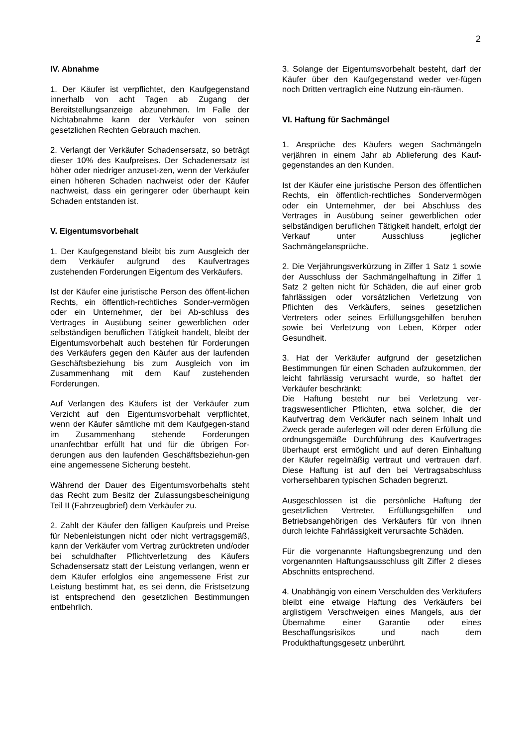2
IV. Abnahme
1. Der Käufer ist verpflichtet, den Kaufgegenstand innerhalb von acht Tagen ab Zugang der Bereitstellungsanzeige abzunehmen. Im Falle der Nichtabnahme kann der Verkäufer von seinen gesetzlichen Rechten Gebrauch machen.
2. Verlangt der Verkäufer Schadensersatz, so beträgt dieser 10% des Kaufpreises. Der Schadenersatz ist höher oder niedriger anzuset-zen, wenn der Verkäufer einen höheren Schaden nachweist oder der Käufer nachweist, dass ein geringerer oder überhaupt kein Schaden entstanden ist.
V. Eigentumsvorbehalt
1. Der Kaufgegenstand bleibt bis zum Ausgleich der dem Verkäufer aufgrund des Kaufvertrages zustehenden Forderungen Eigentum des Verkäufers.
Ist der Käufer eine juristische Person des öffent-lichen Rechts, ein öffentlich-rechtliches Sonder-vermögen oder ein Unternehmer, der bei Ab-schluss des Vertrages in Ausübung seiner gewerblichen oder selbständigen beruflichen Tätigkeit handelt, bleibt der Eigentumsvorbehalt auch bestehen für Forderungen des Verkäufers gegen den Käufer aus der laufenden Geschäftsbeziehung bis zum Ausgleich von im Zusammenhang mit dem Kauf zustehenden Forderungen.
Auf Verlangen des Käufers ist der Verkäufer zum Verzicht auf den Eigentumsvorbehalt verpflichtet, wenn der Käufer sämtliche mit dem Kaufgegen-stand im Zusammenhang stehende Forderungen unanfechtbar erfüllt hat und für die übrigen For-derungen aus den laufenden Geschäftsbeziehun-gen eine angemessene Sicherung besteht.
Während der Dauer des Eigentumsvorbehalts steht das Recht zum Besitz der Zulassungsbescheinigung Teil II (Fahrzeugbrief) dem Verkäufer zu.
2. Zahlt der Käufer den fälligen Kaufpreis und Preise für Nebenleistungen nicht oder nicht vertragsgemäß, kann der Verkäufer vom Vertrag zurücktreten und/oder bei schuldhafter Pflichtverletzung des Käufers Schadensersatz statt der Leistung verlangen, wenn er dem Käufer erfolglos eine angemessene Frist zur Leistung bestimmt hat, es sei denn, die Fristsetzung ist entsprechend den gesetzlichen Bestimmungen entbehrlich.
3. Solange der Eigentumsvorbehalt besteht, darf der Käufer über den Kaufgegenstand weder ver-fügen noch Dritten vertraglich eine Nutzung ein-räumen.
VI. Haftung für Sachmängel
1. Ansprüche des Käufers wegen Sachmängeln verjähren in einem Jahr ab Ablieferung des Kauf-gegenstandes an den Kunden.
Ist der Käufer eine juristische Person des öffentlichen Rechts, ein öffentlich-rechtliches Sondervermögen oder ein Unternehmer, der bei Abschluss des Vertrages in Ausübung seiner gewerblichen oder selbständigen beruflichen Tätigkeit handelt, erfolgt der Verkauf unter Ausschluss jeglicher Sachmängelansprüche.
2. Die Verjährungsverkürzung in Ziffer 1 Satz 1 sowie der Ausschluss der Sachmängelhaftung in Ziffer 1 Satz 2 gelten nicht für Schäden, die auf einer grob fahrlässigen oder vorsätzlichen Verletzung von Pflichten des Verkäufers, seines gesetzlichen Vertreters oder seines Erfüllungsgehilfen beruhen sowie bei Verletzung von Leben, Körper oder Gesundheit.
3. Hat der Verkäufer aufgrund der gesetzlichen Bestimmungen für einen Schaden aufzukommen, der leicht fahrlässig verursacht wurde, so haftet der Verkäufer beschränkt:
Die Haftung besteht nur bei Verletzung ver-tragswesentlicher Pflichten, etwa solcher, die der Kaufvertrag dem Verkäufer nach seinem Inhalt und Zweck gerade auferlegen will oder deren Erfüllung die ordnungsgemäße Durchführung des Kaufvertrages überhaupt erst ermöglicht und auf deren Einhaltung der Käufer regelmäßig vertraut und vertrauen darf. Diese Haftung ist auf den bei Vertragsabschluss vorhersehbaren typischen Schaden begrenzt.
Ausgeschlossen ist die persönliche Haftung der gesetzlichen Vertreter, Erfüllungsgehilfen und Betriebsangehörigen des Verkäufers für von ihnen durch leichte Fahrlässigkeit verursachte Schäden.
Für die vorgenannte Haftungsbegrenzung und den vorgenannten Haftungsausschluss gilt Ziffer 2 dieses Abschnitts entsprechend.
4. Unabhängig von einem Verschulden des Verkäufers bleibt eine etwaige Haftung des Verkäufers bei arglistigem Verschweigen eines Mangels, aus der Übernahme einer Garantie oder eines Beschaffungsrisikos und nach dem Produkthaftungsgesetz unberührt.